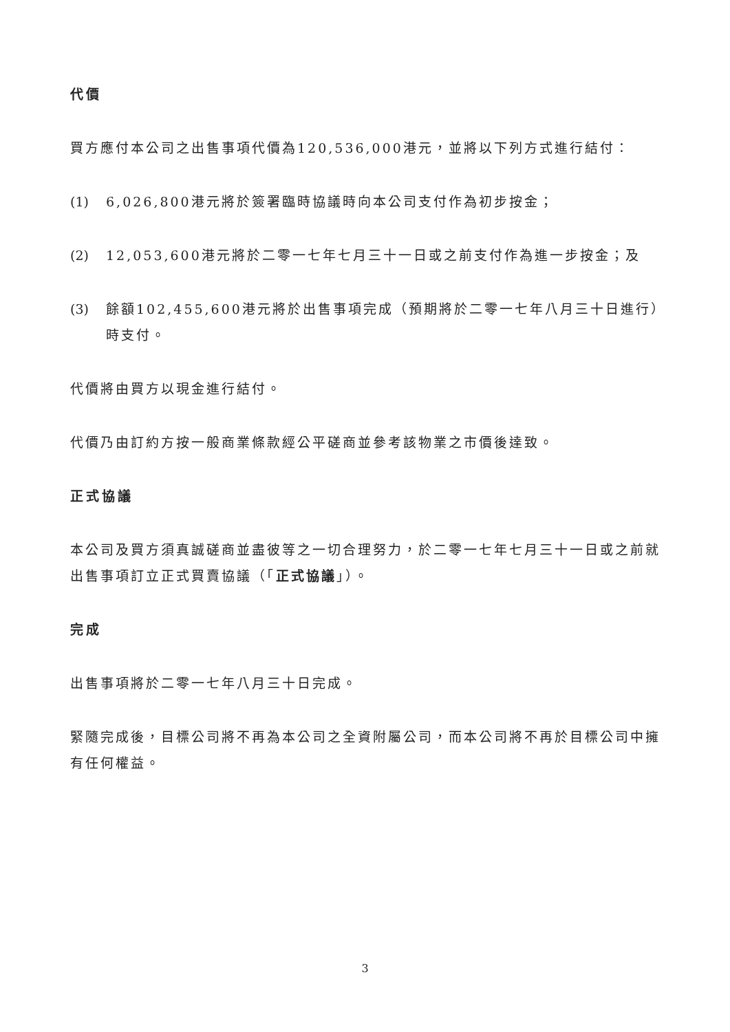代價
買方應付本公司之出售事項代價為120,536,000港元，並將以下列方式進行結付：
(1) 6,026,800港元將於簽署臨時協議時向本公司支付作為初步按金；
(2) 12,053,600港元將於二零一七年七月三十一日或之前支付作為進一步按金；及
(3) 餘額102,455,600港元將於出售事項完成（預期將於二零一七年八月三十日進行）時支付。
代價將由買方以現金進行結付。
代價乃由訂約方按一般商業條款經公平磋商並參考該物業之市價後達致。
正式協議
本公司及買方須真誠磋商並盡彼等之一切合理努力，於二零一七年七月三十一日或之前就出售事項訂立正式買賣協議（「正式協議」）。
完成
出售事項將於二零一七年八月三十日完成。
緊隨完成後，目標公司將不再為本公司之全資附屬公司，而本公司將不再於目標公司中擁有任何權益。
3